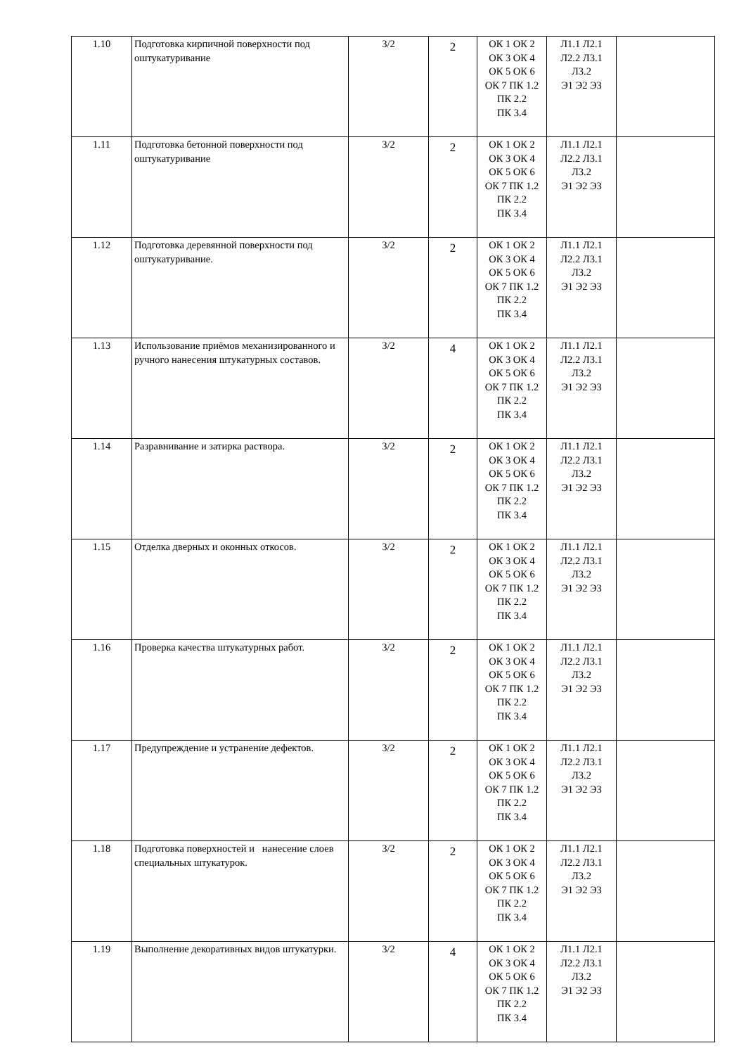| 1.10 | Подготовка кирпичной поверхности под оштукатуривание | 3/2 | 2 | ОК 1 ОК 2 ОК 3 ОК 4 ОК 5 ОК 6 ОК 7 ПК 1.2 ПК 2.2 ПК 3.4 | Л1.1 Л2.1 Л2.2 Л3.1 Л3.2 Э1 Э2 Э3 | |
| 1.11 | Подготовка бетонной поверхности под оштукатуривание | 3/2 | 2 | ОК 1 ОК 2 ОК 3 ОК 4 ОК 5 ОК 6 ОК 7 ПК 1.2 ПК 2.2 ПК 3.4 | Л1.1 Л2.1 Л2.2 Л3.1 Л3.2 Э1 Э2 Э3 | |
| 1.12 | Подготовка деревянной поверхности под оштукатуривание. | 3/2 | 2 | ОК 1 ОК 2 ОК 3 ОК 4 ОК 5 ОК 6 ОК 7 ПК 1.2 ПК 2.2 ПК 3.4 | Л1.1 Л2.1 Л2.2 Л3.1 Л3.2 Э1 Э2 Э3 | |
| 1.13 | Использование приёмов механизированного и ручного нанесения штукатурных составов. | 3/2 | 4 | ОК 1 ОК 2 ОК 3 ОК 4 ОК 5 ОК 6 ОК 7 ПК 1.2 ПК 2.2 ПК 3.4 | Л1.1 Л2.1 Л2.2 Л3.1 Л3.2 Э1 Э2 Э3 | |
| 1.14 | Разравнивание и затирка раствора. | 3/2 | 2 | ОК 1 ОК 2 ОК 3 ОК 4 ОК 5 ОК 6 ОК 7 ПК 1.2 ПК 2.2 ПК 3.4 | Л1.1 Л2.1 Л2.2 Л3.1 Л3.2 Э1 Э2 Э3 | |
| 1.15 | Отделка дверных и оконных откосов. | 3/2 | 2 | ОК 1 ОК 2 ОК 3 ОК 4 ОК 5 ОК 6 ОК 7 ПК 1.2 ПК 2.2 ПК 3.4 | Л1.1 Л2.1 Л2.2 Л3.1 Л3.2 Э1 Э2 Э3 | |
| 1.16 | Проверка качества штукатурных работ. | 3/2 | 2 | ОК 1 ОК 2 ОК 3 ОК 4 ОК 5 ОК 6 ОК 7 ПК 1.2 ПК 2.2 ПК 3.4 | Л1.1 Л2.1 Л2.2 Л3.1 Л3.2 Э1 Э2 Э3 | |
| 1.17 | Предупреждение и устранение дефектов. | 3/2 | 2 | ОК 1 ОК 2 ОК 3 ОК 4 ОК 5 ОК 6 ОК 7 ПК 1.2 ПК 2.2 ПК 3.4 | Л1.1 Л2.1 Л2.2 Л3.1 Л3.2 Э1 Э2 Э3 | |
| 1.18 | Подготовка поверхностей и нанесение слоев специальных штукатурок. | 3/2 | 2 | ОК 1 ОК 2 ОК 3 ОК 4 ОК 5 ОК 6 ОК 7 ПК 1.2 ПК 2.2 ПК 3.4 | Л1.1 Л2.1 Л2.2 Л3.1 Л3.2 Э1 Э2 Э3 | |
| 1.19 | Выполнение декоративных видов штукатурки. | 3/2 | 4 | ОК 1 ОК 2 ОК 3 ОК 4 ОК 5 ОК 6 ОК 7 ПК 1.2 ПК 2.2 ПК 3.4 | Л1.1 Л2.1 Л2.2 Л3.1 Л3.2 Э1 Э2 Э3 | |